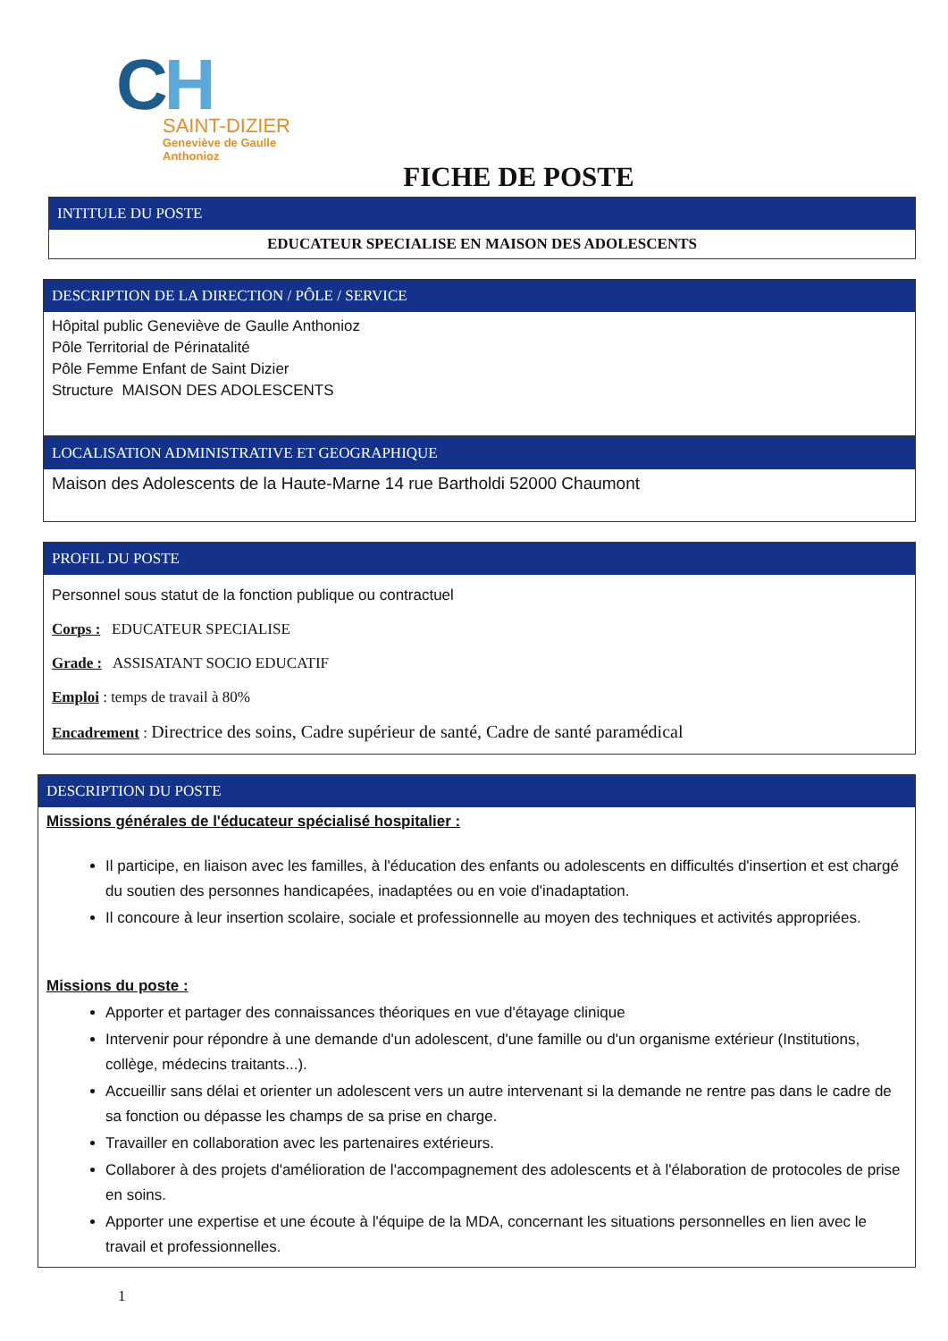CH
SAINT-DIZIER
Geneviève de Gaulle
Anthonioz
FICHE DE POSTE
INTITULE DU POSTE
EDUCATEUR SPECIALISE EN MAISON DES ADOLESCENTS
DESCRIPTION DE LA DIRECTION / PÔLE / SERVICE
Hôpital public Geneviève de Gaulle Anthonioz
Pôle Territorial de Périnatalité
Pôle Femme Enfant de Saint Dizier
Structure MAISON DES ADOLESCENTS
LOCALISATION ADMINISTRATIVE ET GEOGRAPHIQUE
Maison des Adolescents de la Haute-Marne 14 rue Bartholdi 52000 Chaumont
PROFIL DU POSTE
Personnel sous statut de la fonction publique ou contractuel
Corps : EDUCATEUR SPECIALISE
Grade : ASSISATANT SOCIO EDUCATIF
Emploi : temps de travail à 80%
Encadrement : Directrice des soins, Cadre supérieur de santé, Cadre de santé paramédical
DESCRIPTION DU POSTE
Missions générales de l'éducateur spécialisé hospitalier :
Il participe, en liaison avec les familles, à l'éducation des enfants ou adolescents en difficultés d'insertion et est chargé du soutien des personnes handicapées, inadaptées ou en voie d'inadaptation.
Il concoure à leur insertion scolaire, sociale et professionnelle au moyen des techniques et activités appropriées.
Missions du poste :
Apporter et partager des connaissances théoriques en vue d'étayage clinique
Intervenir pour répondre à une demande d'un adolescent, d'une famille ou d'un organisme extérieur (Institutions, collège, médecins traitants...).
Accueillir sans délai et orienter un adolescent vers un autre intervenant si la demande ne rentre pas dans le cadre de sa fonction ou dépasse les champs de sa prise en charge.
Travailler en collaboration avec les partenaires extérieurs.
Collaborer à des projets d'amélioration de l'accompagnement des adolescents et à l'élaboration de protocoles de prise en soins.
Apporter une expertise et une écoute à l'équipe de la MDA, concernant les situations personnelles en lien avec le travail et professionnelles.
1